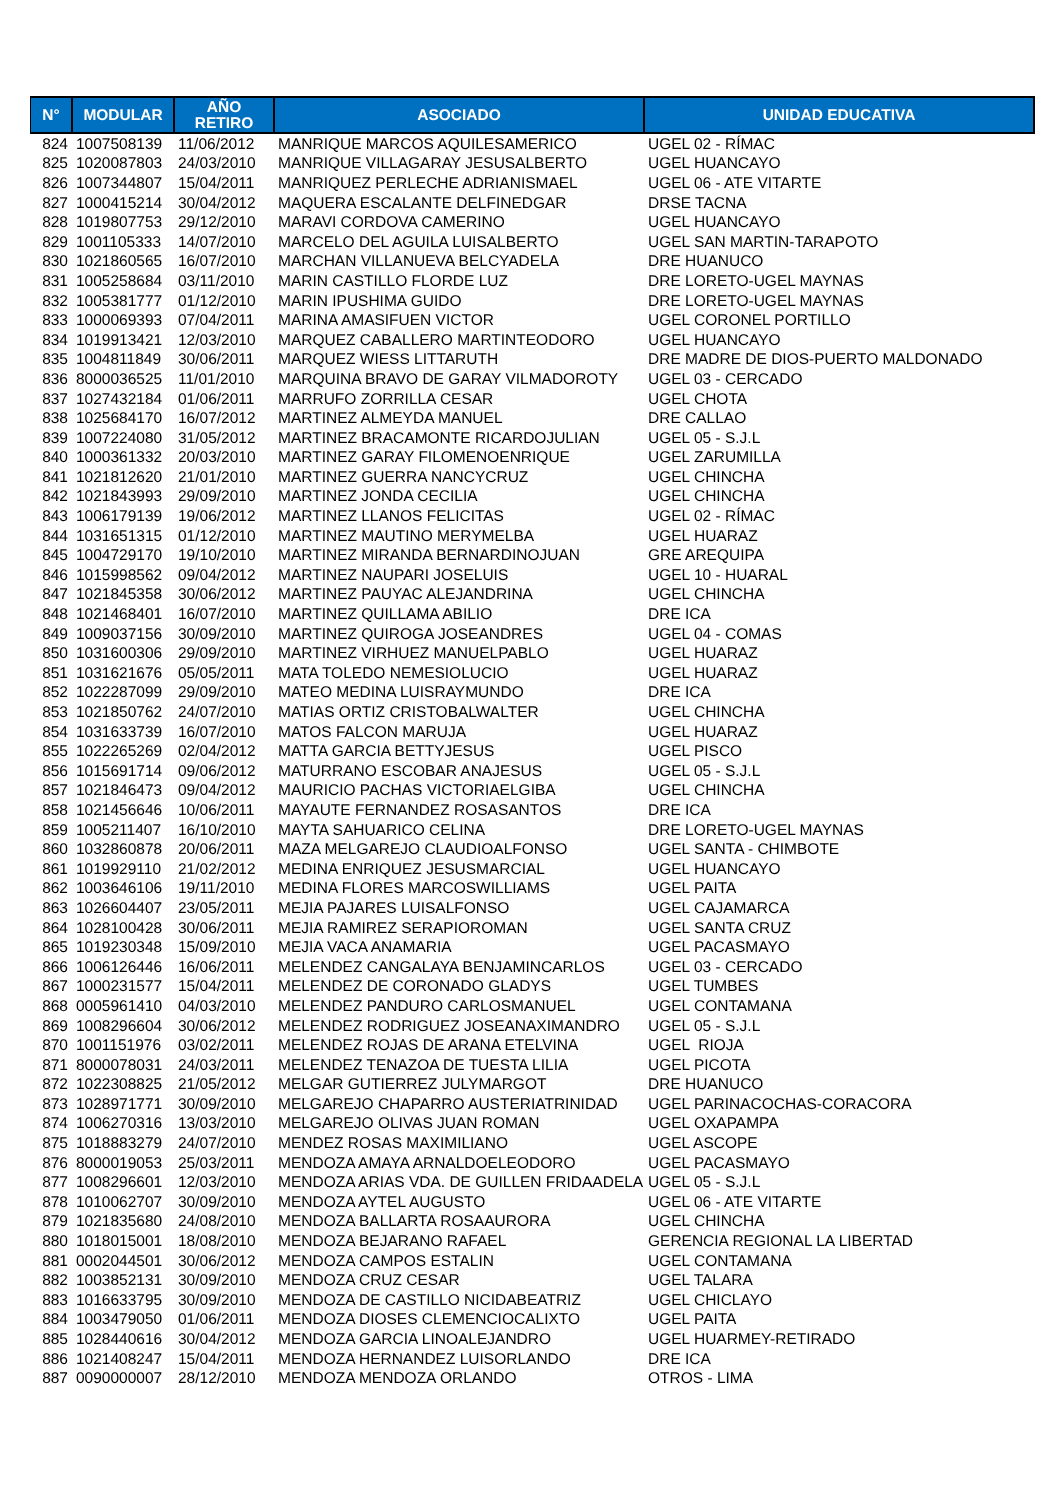| N° | MODULAR | AÑO RETIRO | ASOCIADO | UNIDAD EDUCATIVA |
| --- | --- | --- | --- | --- |
| 824 | 1007508139 | 11/06/2012 | MANRIQUE MARCOS AQUILESAMERICO | UGEL 02 - RÍMAC |
| 825 | 1020087803 | 24/03/2010 | MANRIQUE VILLAGARAY JESUSALBERTO | UGEL HUANCAYO |
| 826 | 1007344807 | 15/04/2011 | MANRIQUEZ PERLECHE ADRIANISMAEL | UGEL 06 - ATE VITARTE |
| 827 | 1000415214 | 30/04/2012 | MAQUERA ESCALANTE DELFINEDGAR | DRSE TACNA |
| 828 | 1019807753 | 29/12/2010 | MARAVI CORDOVA CAMERINO | UGEL HUANCAYO |
| 829 | 1001105333 | 14/07/2010 | MARCELO DEL AGUILA LUISALBERTO | UGEL SAN MARTIN-TARAPOTO |
| 830 | 1021860565 | 16/07/2010 | MARCHAN VILLANUEVA BELCYADELA | DRE HUANUCO |
| 831 | 1005258684 | 03/11/2010 | MARIN CASTILLO FLORDE LUZ | DRE LORETO-UGEL MAYNAS |
| 832 | 1005381777 | 01/12/2010 | MARIN IPUSHIMA GUIDO | DRE LORETO-UGEL MAYNAS |
| 833 | 1000069393 | 07/04/2011 | MARINA AMASIFUEN VICTOR | UGEL CORONEL PORTILLO |
| 834 | 1019913421 | 12/03/2010 | MARQUEZ CABALLERO MARTINTEODORO | UGEL HUANCAYO |
| 835 | 1004811849 | 30/06/2011 | MARQUEZ WIESS LITTARUTH | DRE MADRE DE DIOS-PUERTO MALDONADO |
| 836 | 8000036525 | 11/01/2010 | MARQUINA BRAVO DE GARAY VILMADOROTY | UGEL 03 - CERCADO |
| 837 | 1027432184 | 01/06/2011 | MARRUFO ZORRILLA CESAR | UGEL CHOTA |
| 838 | 1025684170 | 16/07/2012 | MARTINEZ ALMEYDA MANUEL | DRE CALLAO |
| 839 | 1007224080 | 31/05/2012 | MARTINEZ BRACAMONTE RICARDOJULIAN | UGEL 05 - S.J.L |
| 840 | 1000361332 | 20/03/2010 | MARTINEZ GARAY FILOMENOENRIQUE | UGEL ZARUMILLA |
| 841 | 1021812620 | 21/01/2010 | MARTINEZ GUERRA NANCYCRUZ | UGEL CHINCHA |
| 842 | 1021843993 | 29/09/2010 | MARTINEZ JONDA CECILIA | UGEL CHINCHA |
| 843 | 1006179139 | 19/06/2012 | MARTINEZ LLANOS FELICITAS | UGEL 02 - RÍMAC |
| 844 | 1031651315 | 01/12/2010 | MARTINEZ MAUTINO MERYMELBA | UGEL HUARAZ |
| 845 | 1004729170 | 19/10/2010 | MARTINEZ MIRANDA BERNARDINOJUAN | GRE AREQUIPA |
| 846 | 1015998562 | 09/04/2012 | MARTINEZ NAUPARI JOSELUIS | UGEL 10 - HUARAL |
| 847 | 1021845358 | 30/06/2012 | MARTINEZ PAUYAC ALEJANDRINA | UGEL CHINCHA |
| 848 | 1021468401 | 16/07/2010 | MARTINEZ QUILLAMA ABILIO | DRE ICA |
| 849 | 1009037156 | 30/09/2010 | MARTINEZ QUIROGA JOSEANDRES | UGEL 04 - COMAS |
| 850 | 1031600306 | 29/09/2010 | MARTINEZ VIRHUEZ MANUELPABLO | UGEL HUARAZ |
| 851 | 1031621676 | 05/05/2011 | MATA TOLEDO NEMESIOLUCIO | UGEL HUARAZ |
| 852 | 1022287099 | 29/09/2010 | MATEO MEDINA LUISRAYMUNDO | DRE ICA |
| 853 | 1021850762 | 24/07/2010 | MATIAS ORTIZ CRISTOBALWALTER | UGEL CHINCHA |
| 854 | 1031633739 | 16/07/2010 | MATOS FALCON MARUJA | UGEL HUARAZ |
| 855 | 1022265269 | 02/04/2012 | MATTA GARCIA BETTYJESUS | UGEL PISCO |
| 856 | 1015691714 | 09/06/2012 | MATURRANO ESCOBAR ANAJESUS | UGEL 05 - S.J.L |
| 857 | 1021846473 | 09/04/2012 | MAURICIO PACHAS VICTORIAELGIBA | UGEL CHINCHA |
| 858 | 1021456646 | 10/06/2011 | MAYAUTE FERNANDEZ ROSASANTOS | DRE ICA |
| 859 | 1005211407 | 16/10/2010 | MAYTA SAHUARICO CELINA | DRE LORETO-UGEL MAYNAS |
| 860 | 1032860878 | 20/06/2011 | MAZA MELGAREJO CLAUDIOALFONSO | UGEL SANTA - CHIMBOTE |
| 861 | 1019929110 | 21/02/2012 | MEDINA ENRIQUEZ JESUSMARCIAL | UGEL HUANCAYO |
| 862 | 1003646106 | 19/11/2010 | MEDINA FLORES MARCOSWILLIAMS | UGEL PAITA |
| 863 | 1026604407 | 23/05/2011 | MEJIA PAJARES LUISALFONSO | UGEL CAJAMARCA |
| 864 | 1028100428 | 30/06/2011 | MEJIA RAMIREZ SERAPIOROMAN | UGEL SANTA CRUZ |
| 865 | 1019230348 | 15/09/2010 | MEJIA VACA ANAMARIA | UGEL PACASMAYO |
| 866 | 1006126446 | 16/06/2011 | MELENDEZ CANGALAYA BENJAMINCARLOS | UGEL 03 - CERCADO |
| 867 | 1000231577 | 15/04/2011 | MELENDEZ DE CORONADO GLADYS | UGEL TUMBES |
| 868 | 0005961410 | 04/03/2010 | MELENDEZ PANDURO CARLOSMANUEL | UGEL CONTAMANA |
| 869 | 1008296604 | 30/06/2012 | MELENDEZ RODRIGUEZ JOSEANAXIMANDRO | UGEL 05 - S.J.L |
| 870 | 1001151976 | 03/02/2011 | MELENDEZ ROJAS DE ARANA ETELVINA | UGEL RIOJA |
| 871 | 8000078031 | 24/03/2011 | MELENDEZ TENAZOA DE TUESTA LILIA | UGEL PICOTA |
| 872 | 1022308825 | 21/05/2012 | MELGAR GUTIERREZ JULYMARGOT | DRE HUANUCO |
| 873 | 1028971771 | 30/09/2010 | MELGAREJO CHAPARRO AUSTERIATRINIDAD | UGEL PARINACOCHAS-CORACORA |
| 874 | 1006270316 | 13/03/2010 | MELGAREJO OLIVAS JUAN ROMAN | UGEL OXAPAMPA |
| 875 | 1018883279 | 24/07/2010 | MENDEZ ROSAS MAXIMILIANO | UGEL ASCOPE |
| 876 | 8000019053 | 25/03/2011 | MENDOZA AMAYA ARNALDOELEODORO | UGEL PACASMAYO |
| 877 | 1008296601 | 12/03/2010 | MENDOZA ARIAS VDA. DE GUILLEN FRIDAADELA | UGEL 05 - S.J.L |
| 878 | 1010062707 | 30/09/2010 | MENDOZA AYTEL AUGUSTO | UGEL 06 - ATE VITARTE |
| 879 | 1021835680 | 24/08/2010 | MENDOZA BALLARTA ROSAAURORA | UGEL CHINCHA |
| 880 | 1018015001 | 18/08/2010 | MENDOZA BEJARANO RAFAEL | GERENCIA REGIONAL LA LIBERTAD |
| 881 | 0002044501 | 30/06/2012 | MENDOZA CAMPOS ESTALIN | UGEL CONTAMANA |
| 882 | 1003852131 | 30/09/2010 | MENDOZA CRUZ CESAR | UGEL TALARA |
| 883 | 1016633795 | 30/09/2010 | MENDOZA DE CASTILLO NICIDABEATRIZ | UGEL CHICLAYO |
| 884 | 1003479050 | 01/06/2011 | MENDOZA DIOSES CLEMENCIOCALIXTO | UGEL PAITA |
| 885 | 1028440616 | 30/04/2012 | MENDOZA GARCIA LINOALEJANDRO | UGEL HUARMEY-RETIRADO |
| 886 | 1021408247 | 15/04/2011 | MENDOZA HERNANDEZ LUISORLANDO | DRE ICA |
| 887 | 0090000007 | 28/12/2010 | MENDOZA MENDOZA ORLANDO | OTROS - LIMA |